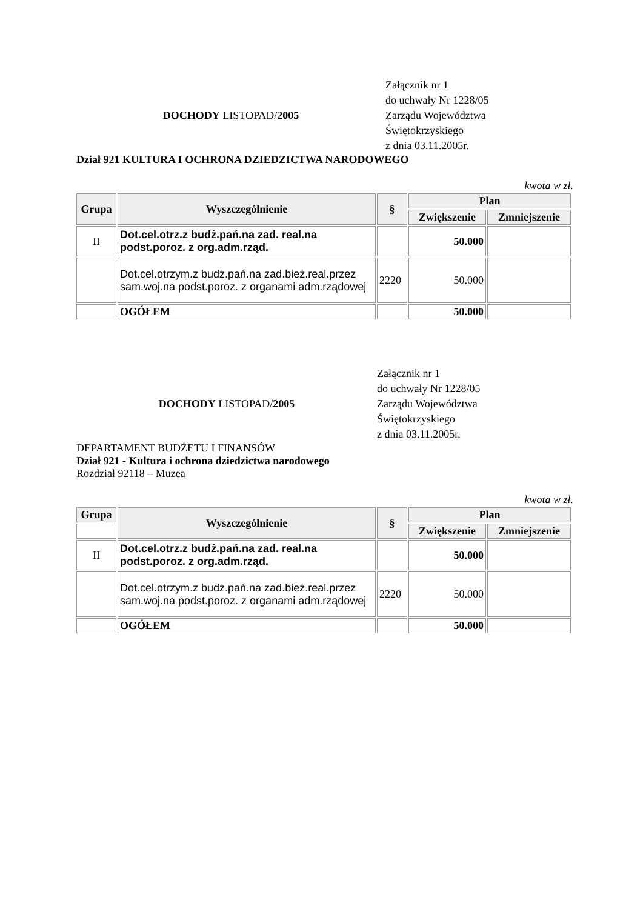DOCHODY LISTOPAD/2005
Załącznik nr 1
do uchwały Nr 1228/05
Zarządu Województwa
Świętokrzyskiego
z dnia 03.11.2005r.
Dział 921 KULTURA I OCHRONA DZIEDZICTWA NARODOWEGO
kwota w zł.
| Grupa | Wyszczególnienie | § | Plan | |
| --- | --- | --- | --- | --- |
| | | | Zwiększenie | Zmniejszenie |
| II | Dot.cel.otrz.z budż.pań.na zad. real.na podst.poroz. z org.adm.rząd. | | 50.000 | |
| | Dot.cel.otrzym.z budż.pań.na zad.bież.real.przez sam.woj.na podst.poroz. z organami adm.rządowej | 2220 | 50.000 | |
| | OGÓŁEM | | 50.000 | |
DOCHODY LISTOPAD/2005
Załącznik nr 1
do uchwały Nr 1228/05
Zarządu Województwa
Świętokrzyskiego
z dnia 03.11.2005r.
DEPARTAMENT BUDŻETU I FINANSÓW
Dział 921 - Kultura i ochrona dziedzictwa narodowego
Rozdział 92118 – Muzea
kwota w zł.
| Grupa | Wyszczególnienie | § | Plan | |
| --- | --- | --- | --- | --- |
| | | | Zwiększenie | Zmniejszenie |
| II | Dot.cel.otrz.z budż.pań.na zad. real.na podst.poroz. z org.adm.rząd. | | 50.000 | |
| | Dot.cel.otrzym.z budż.pań.na zad.bież.real.przez sam.woj.na podst.poroz. z organami adm.rządowej | 2220 | 50.000 | |
| | OGÓŁEM | | 50.000 | |